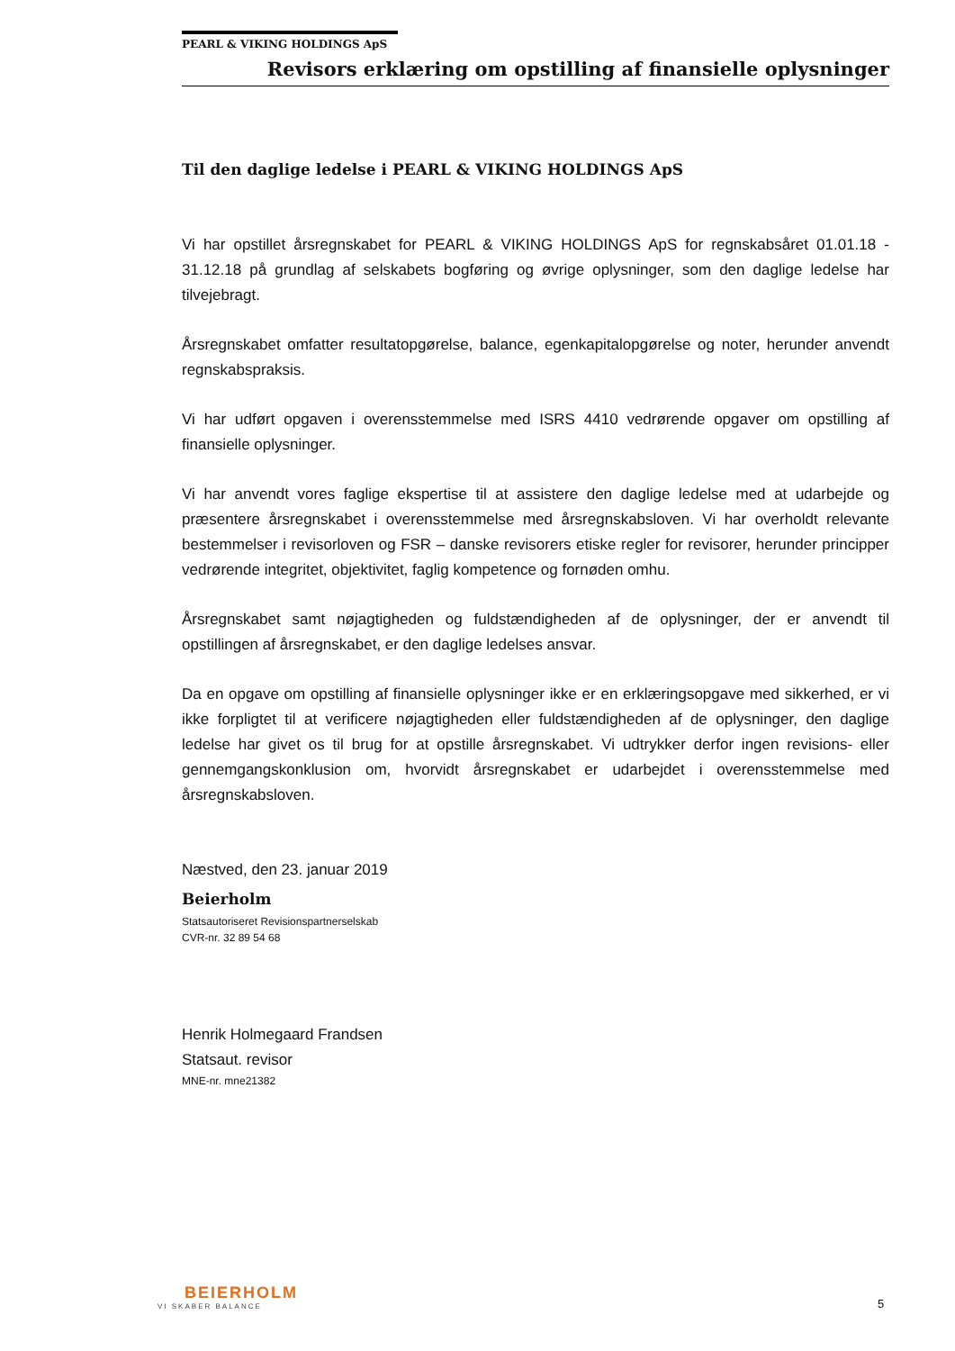PEARL & VIKING HOLDINGS ApS
Revisors erklæring om opstilling af finansielle oplysninger
Til den daglige ledelse i PEARL & VIKING HOLDINGS ApS
Vi har opstillet årsregnskabet for PEARL & VIKING HOLDINGS ApS for regnskabsåret 01.01.18 - 31.12.18 på grundlag af selskabets bogføring og øvrige oplysninger, som den daglige ledelse har tilvejebragt.
Årsregnskabet omfatter resultatopgørelse, balance, egenkapitalopgørelse og noter, herunder anvendt regnskabspraksis.
Vi har udført opgaven i overensstemmelse med ISRS 4410 vedrørende opgaver om opstilling af finansielle oplysninger.
Vi har anvendt vores faglige ekspertise til at assistere den daglige ledelse med at udarbejde og præsentere årsregnskabet i overensstemmelse med årsregnskabsloven. Vi har overholdt relevante bestemmelser i revisorloven og FSR – danske revisorers etiske regler for revisorer, herunder principper vedrørende integritet, objektivitet, faglig kompetence og fornøden omhu.
Årsregnskabet samt nøjagtigheden og fuldstændigheden af de oplysninger, der er anvendt til opstillingen af årsregnskabet, er den daglige ledelses ansvar.
Da en opgave om opstilling af finansielle oplysninger ikke er en erklæringsopgave med sikkerhed, er vi ikke forpligtet til at verificere nøjagtigheden eller fuldstændigheden af de oplysninger, den daglige ledelse har givet os til brug for at opstille årsregnskabet. Vi udtrykker derfor ingen revisions- eller gennemgangskonklusion om, hvorvidt årsregnskabet er udarbejdet i overensstemmelse med årsregnskabsloven.
Næstved, den 23. januar 2019
Beierholm
Statsautoriseret Revisionspartnerselskab
CVR-nr. 32 89 54 68
Henrik Holmegaard Frandsen
Statsaut. revisor
MNE-nr. mne21382
BEIERHOLM
VI SKABER BALANCE
5